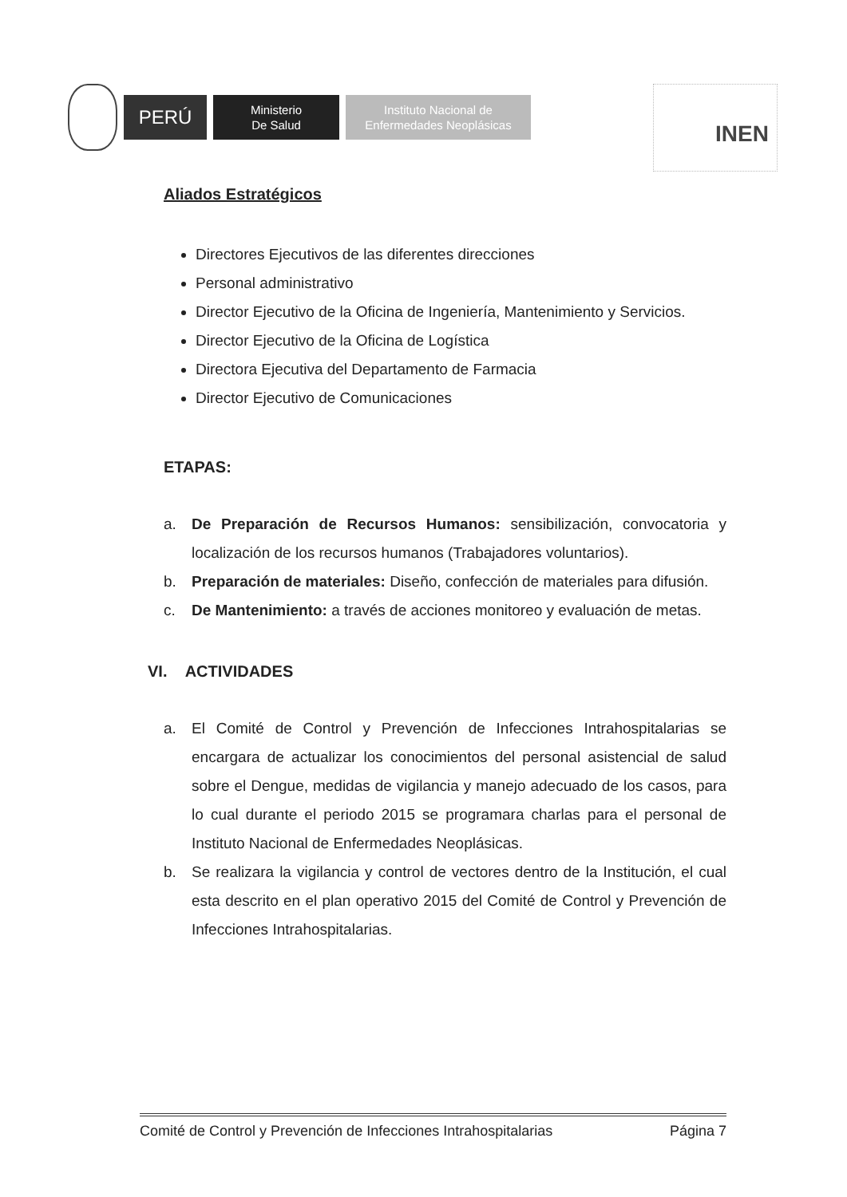PERÚ
Ministerio
De Salud
Instituto Nacional de
Enfermedades Neoplásicas
INEN
Aliados Estratégicos
Directores Ejecutivos de las diferentes direcciones
Personal administrativo
Director Ejecutivo de la Oficina de Ingeniería, Mantenimiento y Servicios.
Director Ejecutivo de la Oficina de Logística
Directora Ejecutiva del Departamento de Farmacia
Director Ejecutivo de Comunicaciones
ETAPAS:
a. De Preparación de Recursos Humanos: sensibilización, convocatoria y localización de los recursos humanos (Trabajadores voluntarios).
b. Preparación de materiales: Diseño, confección de materiales para difusión.
c. De Mantenimiento: a través de acciones monitoreo y evaluación de metas.
VI. ACTIVIDADES
a. El Comité de Control y Prevención de Infecciones Intrahospitalarias se encargara de actualizar los conocimientos del personal asistencial de salud sobre el Dengue, medidas de vigilancia y manejo adecuado de los casos, para lo cual durante el periodo 2015 se programara charlas para el personal de Instituto Nacional de Enfermedades Neoplásicas.
b. Se realizara la vigilancia y control de vectores dentro de la Institución, el cual esta descrito en el plan operativo 2015 del Comité de Control y Prevención de Infecciones Intrahospitalarias.
Comité de Control y Prevención de Infecciones Intrahospitalarias Página 7